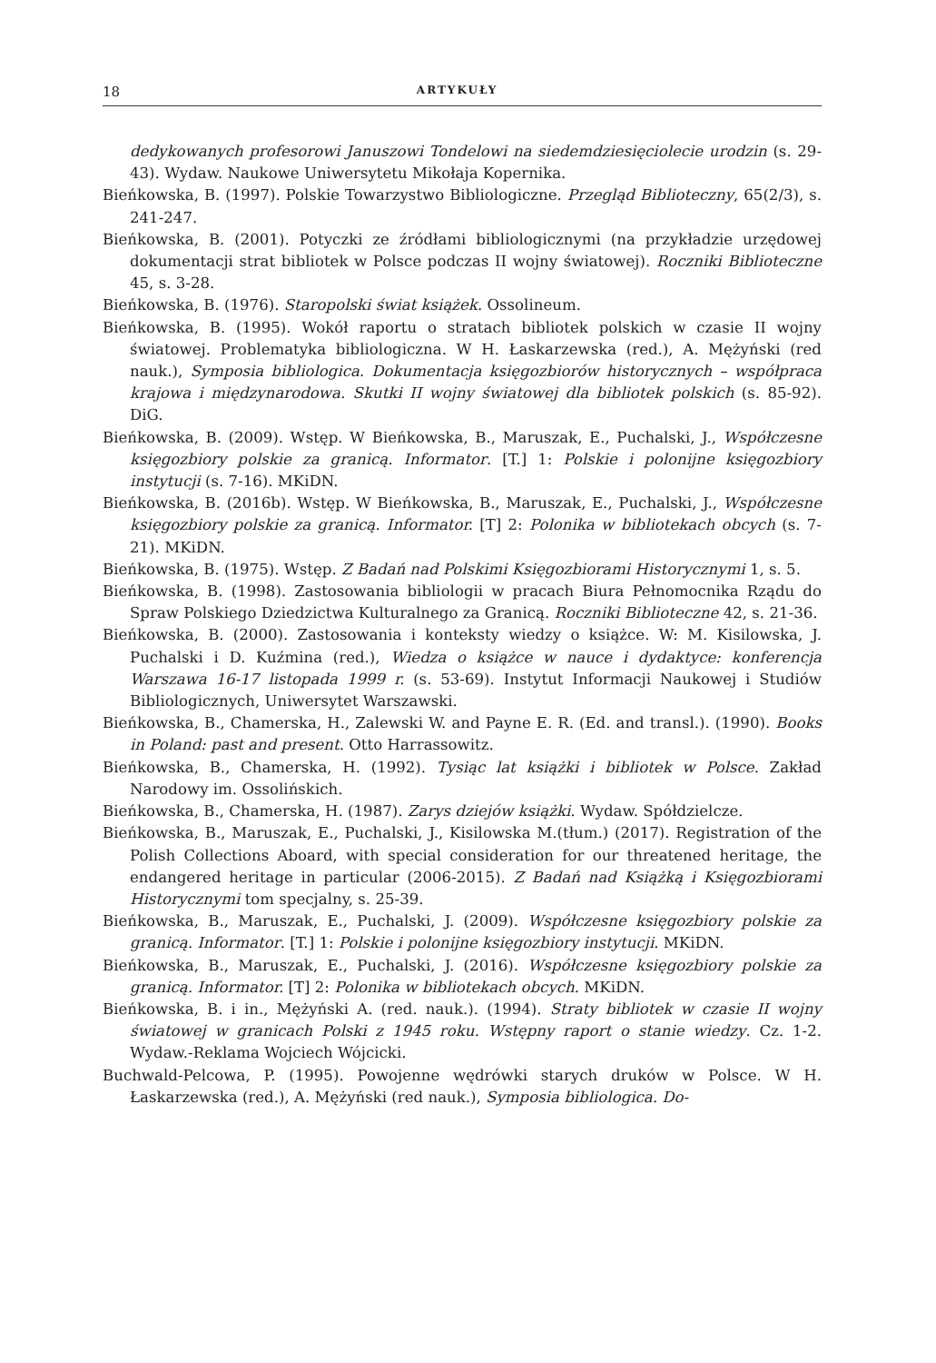18 ARTYKUŁY
dedykowanych profesorowi Januszowi Tondelowi na siedemdziesięciolecie urodzin (s. 29-43). Wydaw. Naukowe Uniwersytetu Mikołaja Kopernika.
Bieńkowska, B. (1997). Polskie Towarzystwo Bibliologiczne. Przegląd Biblioteczny, 65(2/3), s. 241-247.
Bieńkowska, B. (2001). Potyczki ze źródłami bibliologicznymi (na przykładzie urzędowej dokumentacji strat bibliotek w Polsce podczas II wojny światowej). Roczniki Biblioteczne 45, s. 3-28.
Bieńkowska, B. (1976). Staropolski świat książek. Ossolineum.
Bieńkowska, B. (1995). Wokół raportu o stratach bibliotek polskich w czasie II wojny światowej. Problematyka bibliologiczna. W H. Łaskarzewska (red.), A. Mężyński (red nauk.), Symposia bibliologica. Dokumentacja księgozbiorów historycznych – współpraca krajowa i międzynarodowa. Skutki II wojny światowej dla bibliotek polskich (s. 85-92). DiG.
Bieńkowska, B. (2009). Wstęp. W Bieńkowska, B., Maruszak, E., Puchalski, J., Współczesne księgozbiory polskie za granicą. Informator. [T.] 1: Polskie i polonijne księgozbiory instytucji (s. 7-16). MKiDN.
Bieńkowska, B. (2016b). Wstęp. W Bieńkowska, B., Maruszak, E., Puchalski, J., Współczesne księgozbiory polskie za granicą. Informator. [T] 2: Polonika w bibliotekach obcych (s. 7-21). MKiDN.
Bieńkowska, B. (1975). Wstęp. Z Badań nad Polskimi Księgozbiorami Historycznymi 1, s. 5.
Bieńkowska, B. (1998). Zastosowania bibliologii w pracach Biura Pełnomocnika Rządu do Spraw Polskiego Dziedzictwa Kulturalnego za Granicą. Roczniki Biblioteczne 42, s. 21-36.
Bieńkowska, B. (2000). Zastosowania i konteksty wiedzy o książce. W: M. Kisilowska, J. Puchalski i D. Kuźmina (red.), Wiedza o książce w nauce i dydaktyce: konferencja Warszawa 16-17 listopada 1999 r. (s. 53-69). Instytut Informacji Naukowej i Studiów Bibliologicznych, Uniwersytet Warszawski.
Bieńkowska, B., Chamerska, H., Zalewski W. and Payne E. R. (Ed. and transl.). (1990). Books in Poland: past and present. Otto Harrassowitz.
Bieńkowska, B., Chamerska, H. (1992). Tysiąc lat książki i bibliotek w Polsce. Zakład Narodowy im. Ossolińskich.
Bieńkowska, B., Chamerska, H. (1987). Zarys dziejów książki. Wydaw. Spółdzielcze.
Bieńkowska, B., Maruszak, E., Puchalski, J., Kisilowska M.(tłum.) (2017). Registration of the Polish Collections Aboard, with special consideration for our threatened heritage, the endangered heritage in particular (2006-2015). Z Badań nad Książką i Księgozbiorami Historycznymi tom specjalny, s. 25-39.
Bieńkowska, B., Maruszak, E., Puchalski, J. (2009). Współczesne księgozbiory polskie za granicą. Informator. [T.] 1: Polskie i polonijne księgozbiory instytucji. MKiDN.
Bieńkowska, B., Maruszak, E., Puchalski, J. (2016). Współczesne księgozbiory polskie za granicą. Informator. [T] 2: Polonika w bibliotekach obcych. MKiDN.
Bieńkowska, B. i in., Mężyński A. (red. nauk.). (1994). Straty bibliotek w czasie II wojny światowej w granicach Polski z 1945 roku. Wstępny raport o stanie wiedzy. Cz. 1-2. Wydaw.-Reklama Wojciech Wójcicki.
Buchwald-Pelcowa, P. (1995). Powojenne wędrówki starych druków w Polsce. W H. Łaskarzewska (red.), A. Mężyński (red nauk.), Symposia bibliologica. Do-